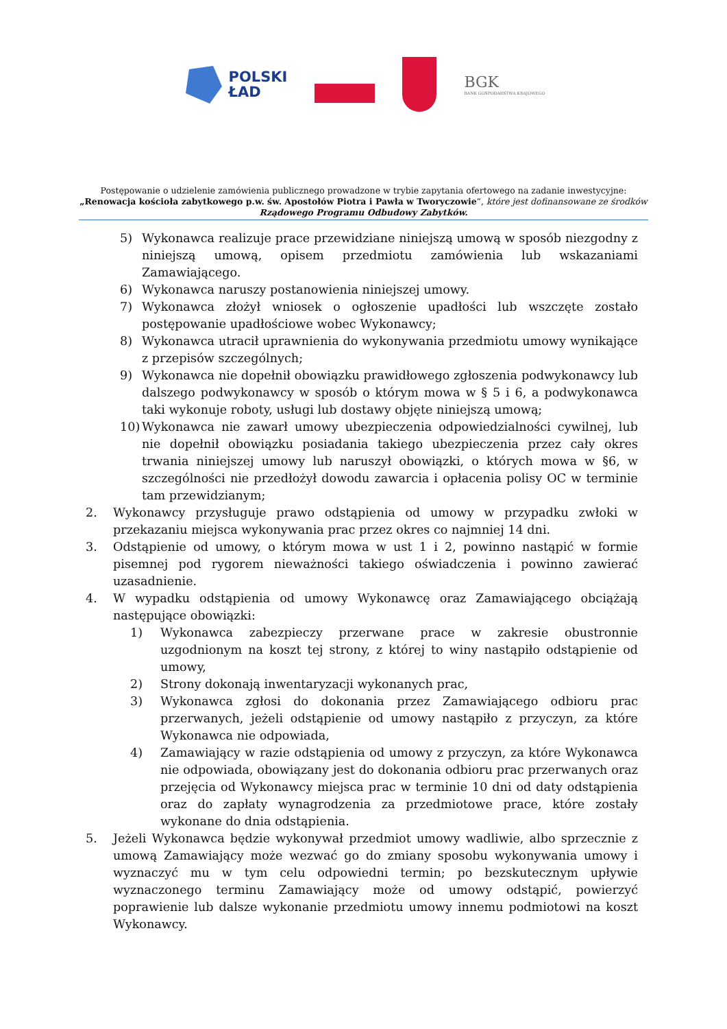POLSKI
ŁAD
BGK
BANK GOSPODARSTWA KRAJOWEGO
Postępowanie o udzielenie zamówienia publicznego prowadzone w trybie zapytania ofertowego na zadanie inwestycyjne:
„Renowacja kościoła zabytkowego p.w. św. Apostołów Piotra i Pawła w Tworyczowie”, które jest dofinansowane ze środków
Rządowego Programu Odbudowy Zabytków.
5) Wykonawca realizuje prace przewidziane niniejszą umową w sposób niezgodny z niniejszą umową, opisem przedmiotu zamówienia lub wskazaniami Zamawiającego.
6) Wykonawca naruszy postanowienia niniejszej umowy.
7) Wykonawca złożył wniosek o ogłoszenie upadłości lub wszczęte zostało postępowanie upadłościowe wobec Wykonawcy;
8) Wykonawca utracił uprawnienia do wykonywania przedmiotu umowy wynikające z przepisów szczególnych;
9) Wykonawca nie dopełnił obowiązku prawidłowego zgłoszenia podwykonawcy lub dalszego podwykonawcy w sposób o którym mowa w § 5 i 6, a podwykonawca taki wykonuje roboty, usługi lub dostawy objęte niniejszą umową;
10) Wykonawca nie zawarł umowy ubezpieczenia odpowiedzialności cywilnej, lub nie dopełnił obowiązku posiadania takiego ubezpieczenia przez cały okres trwania niniejszej umowy lub naruszył obowiązki, o których mowa w §6, w szczególności nie przedłożył dowodu zawarcia i opłacenia polisy OC w terminie tam przewidzianym;
2. Wykonawcy przysługuje prawo odstąpienia od umowy w przypadku zwłoki w przekazaniu miejsca wykonywania prac przez okres co najmniej 14 dni.
3. Odstąpienie od umowy, o którym mowa w ust 1 i 2, powinno nastąpić w formie pisemnej pod rygorem nieważności takiego oświadczenia i powinno zawierać uzasadnienie.
4. W wypadku odstąpienia od umowy Wykonawcę oraz Zamawiającego obciążają następujące obowiązki:
1) Wykonawca zabezpieczy przerwane prace w zakresie obustronnie uzgodnionym na koszt tej strony, z której to winy nastąpiło odstąpienie od umowy,
2) Strony dokonają inwentaryzacji wykonanych prac,
3) Wykonawca zgłosi do dokonania przez Zamawiającego odbioru prac przerwanych, jeżeli odstąpienie od umowy nastąpiło z przyczyn, za które Wykonawca nie odpowiada,
4) Zamawiający w razie odstąpienia od umowy z przyczyn, za które Wykonawca nie odpowiada, obowiązany jest do dokonania odbioru prac przerwanych oraz przejęcia od Wykonawcy miejsca prac w terminie 10 dni od daty odstąpienia oraz do zapłaty wynagrodzenia za przedmiotowe prace, które zostały wykonane do dnia odstąpienia.
5. Jeżeli Wykonawca będzie wykonywał przedmiot umowy wadliwie, albo sprzecznie z umową Zamawiający może wezwać go do zmiany sposobu wykonywania umowy i wyznaczyć mu w tym celu odpowiedni termin; po bezskutecznym upływie wyznaczonego terminu Zamawiający może od umowy odstąpić, powierzyć poprawienie lub dalsze wykonanie przedmiotu umowy innemu podmiotowi na koszt Wykonawcy.